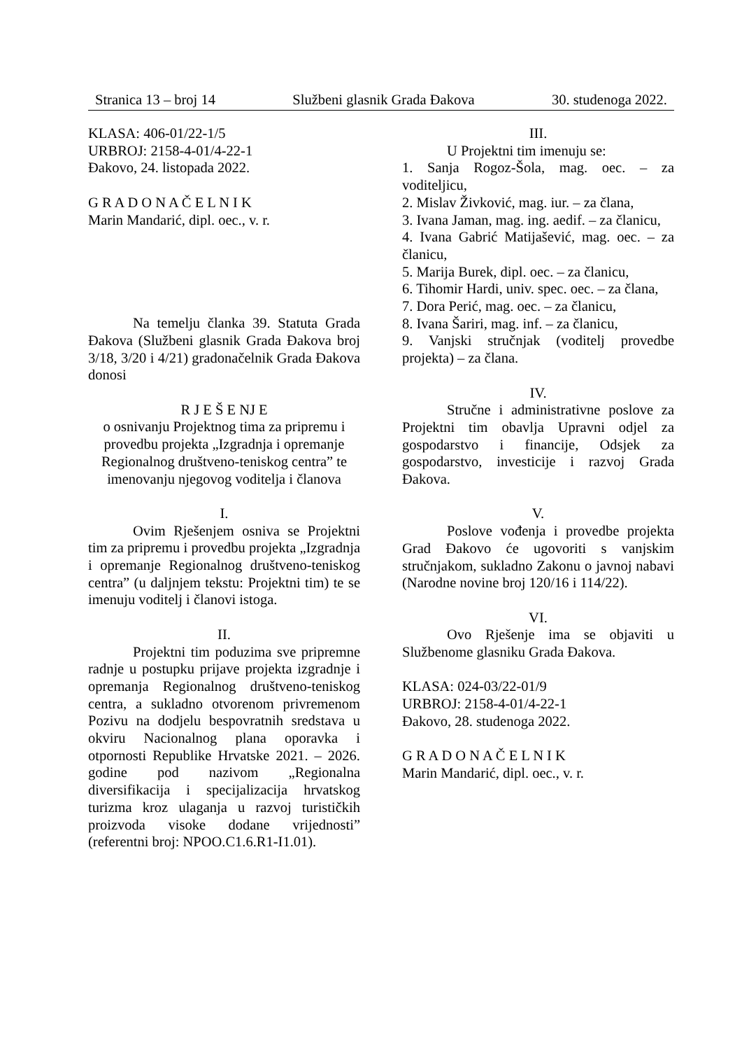Stranica 13 – broj 14 Službeni glasnik Grada Đakova 30. studenoga 2022.
KLASA: 406-01/22-1/5
URBROJ: 2158-4-01/4-22-1
Đakovo, 24. listopada 2022.
G R A D O N A Č E L N I K
Marin Mandarić, dipl. oec., v. r.
Na temelju članka 39. Statuta Grada Đakova (Službeni glasnik Grada Đakova broj 3/18, 3/20 i 4/21) gradonačelnik Grada Đakova donosi
R J E Š E NJ E
o osnivanju Projektnog tima za pripremu i provedbu projekta „Izgradnja i opremanje Regionalnog društveno-teniskog centra” te imenovanju njegovog voditelja i članova
I.
Ovim Rješenjem osniva se Projektni tim za pripremu i provedbu projekta „Izgradnja i opremanje Regionalnog društveno-teniskog centra” (u daljnjem tekstu: Projektni tim) te se imenuju voditelj i članovi istoga.
II.
Projektni tim poduzima sve pripremne radnje u postupku prijave projekta izgradnje i opremanja Regionalnog društveno-teniskog centra, a sukladno otvorenom privremenom Pozivu na dodjelu bespovratnih sredstava u okviru Nacionalnog plana oporavka i otpornosti Republike Hrvatske 2021. – 2026. godine pod nazivom „Regionalna diversifikacija i specijalizacija hrvatskog turizma kroz ulaganja u razvoj turističkih proizvoda visoke dodane vrijednosti” (referentni broj: NPOO.C1.6.R1-I1.01).
III.
U Projektni tim imenuju se:
1. Sanja Rogoz-Šola, mag. oec. – za voditeljicu,
2. Mislav Živković, mag. iur. – za člana,
3. Ivana Jaman, mag. ing. aedif. – za članicu,
4. Ivana Gabrić Matijašević, mag. oec. – za članicu,
5. Marija Burek, dipl. oec. – za članicu,
6. Tihomir Hardi, univ. spec. oec. – za člana,
7. Dora Perić, mag. oec. – za članicu,
8. Ivana Šariri, mag. inf. – za članicu,
9. Vanjski stručnjak (voditelj provedbe projekta) – za člana.
IV.
Stručne i administrativne poslove za Projektni tim obavlja Upravni odjel za gospodarstvo i financije, Odsjek za gospodarstvo, investicije i razvoj Grada Đakova.
V.
Poslove vođenja i provedbe projekta Grad Đakovo će ugovoriti s vanjskim stručnjakom, sukladno Zakonu o javnoj nabavi (Narodne novine broj 120/16 i 114/22).
VI.
Ovo Rješenje ima se objaviti u Službenome glasniku Grada Đakova.
KLASA: 024-03/22-01/9
URBROJ: 2158-4-01/4-22-1
Đakovo, 28. studenoga 2022.
G R A D O N A Č E L N I K
Marin Mandarić, dipl. oec., v. r.